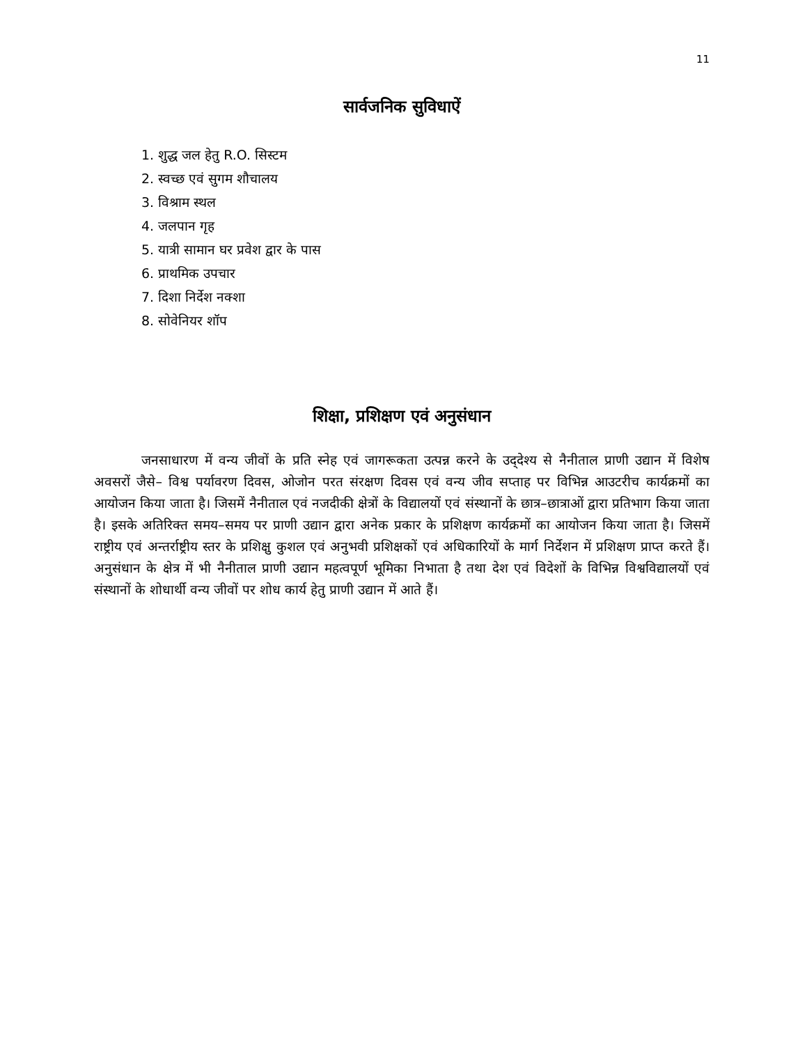11
सार्वजनिक सुविधाऐं
1. शुद्ध जल हेतु R.O. सिस्टम
2. स्वच्छ एवं सुगम शौचालय
3. विश्राम स्थल
4. जलपान गृह
5. यात्री सामान घर प्रवेश द्वार के पास
6. प्राथमिक उपचार
7. दिशा निर्देश नक्शा
8. सोवेनियर शॉप
शिक्षा, प्रशिक्षण एवं अनुसंधान
जनसाधारण में वन्य जीवों के प्रति स्नेह एवं जागरूकता उत्पन्न करने के उद्‌देश्य से नैनीताल प्राणी उद्यान में विशेष अवसरों जैसे– विश्व पर्यावरण दिवस, ओजोन परत संरक्षण दिवस एवं वन्य जीव सप्ताह पर विभिन्न आउटरीच कार्यक्रमों का आयोजन किया जाता है। जिसमें नैनीताल एवं नजदीकी क्षेत्रों के विद्यालयों एवं संस्थानों के छात्र–छात्राओं द्वारा प्रतिभाग किया जाता है। इसके अतिरिक्त समय–समय पर प्राणी उद्यान द्वारा अनेक प्रकार के प्रशिक्षण कार्यक्रमों का आयोजन किया जाता है। जिसमें राष्ट्रीय एवं अन्तर्राष्ट्रीय स्तर के प्रशिक्षु कुशल एवं अनुभवी प्रशिक्षकों एवं अधिकारियों के मार्ग निर्देशन में प्रशिक्षण प्राप्त करते हैं। अनुसंधान के क्षेत्र में भी नैनीताल प्राणी उद्यान महत्वपूर्ण भूमिका निभाता है तथा देश एवं विदेशों के विभिन्न विश्वविद्यालयों एवं संस्थानों के शोधार्थी वन्य जीवों पर शोध कार्य हेतु प्राणी उद्यान में आते हैं।